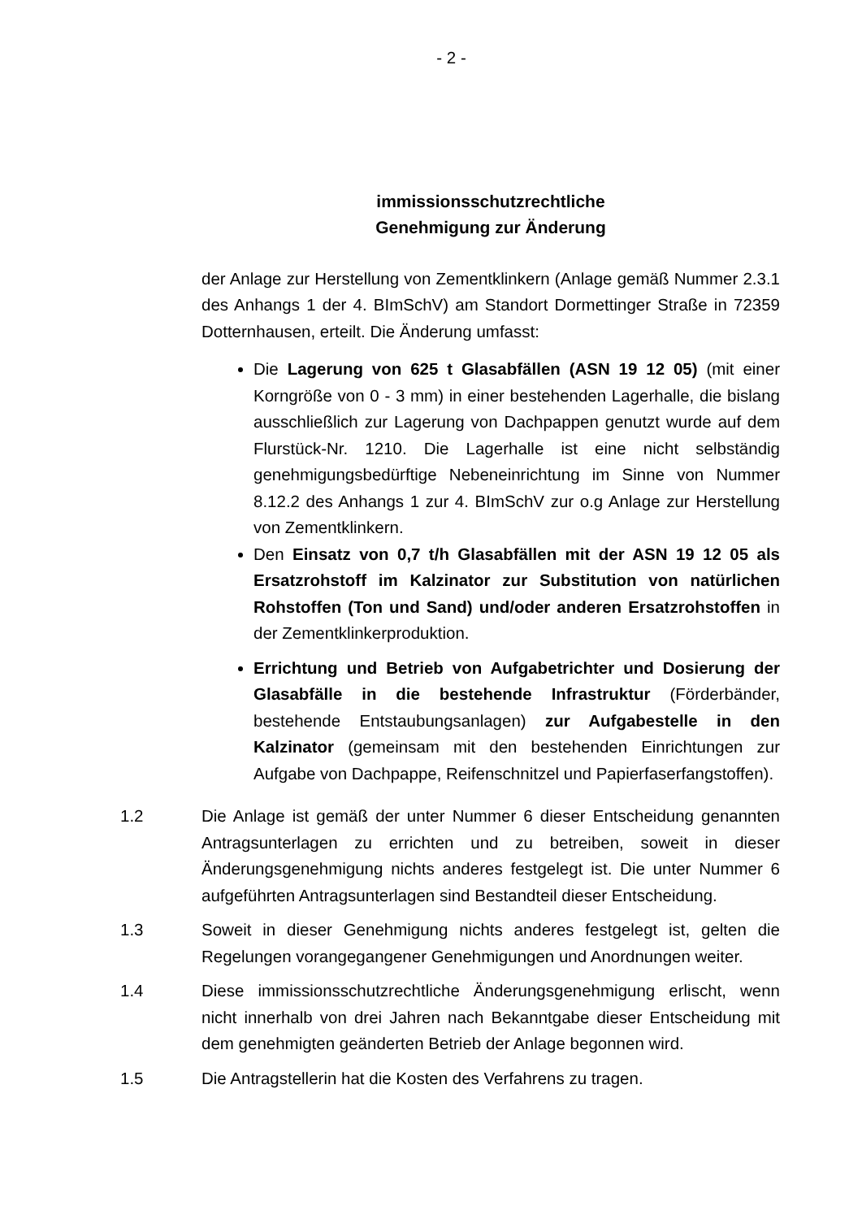- 2 -
immissionsschutzrechtliche
Genehmigung zur Änderung
der Anlage zur Herstellung von Zementklinkern (Anlage gemäß Nummer 2.3.1 des Anhangs 1 der 4. BImSchV) am Standort Dormettinger Straße in 72359 Dotternhausen, erteilt. Die Änderung umfasst:
Die Lagerung von 625 t Glasabfällen (ASN 19 12 05) (mit einer Korngröße von 0 - 3 mm) in einer bestehenden Lagerhalle, die bislang ausschließlich zur Lagerung von Dachpappen genutzt wurde auf dem Flurstück-Nr. 1210. Die Lagerhalle ist eine nicht selbständig genehmigungsbedürftige Nebeneinrichtung im Sinne von Nummer 8.12.2 des Anhangs 1 zur 4. BImSchV zur o.g Anlage zur Herstellung von Zementklinkern.
Den Einsatz von 0,7 t/h Glasabfällen mit der ASN 19 12 05 als Ersatzrohstoff im Kalzinator zur Substitution von natürlichen Rohstoffen (Ton und Sand) und/oder anderen Ersatzrohstoffen in der Zementklinkerproduktion.
Errichtung und Betrieb von Aufgabetrichter und Dosierung der Glasabfälle in die bestehende Infrastruktur (Förderbänder, bestehende Entstaubungsanlagen) zur Aufgabestelle in den Kalzinator (gemeinsam mit den bestehenden Einrichtungen zur Aufgabe von Dachpappe, Reifenschnitzel und Papierfaserfangstoffen).
1.2 Die Anlage ist gemäß der unter Nummer 6 dieser Entscheidung genannten Antragsunterlagen zu errichten und zu betreiben, soweit in dieser Änderungsgenehmigung nichts anderes festgelegt ist. Die unter Nummer 6 aufgeführten Antragsunterlagen sind Bestandteil dieser Entscheidung.
1.3 Soweit in dieser Genehmigung nichts anderes festgelegt ist, gelten die Regelungen vorangegangener Genehmigungen und Anordnungen weiter.
1.4 Diese immissionsschutzrechtliche Änderungsgenehmigung erlischt, wenn nicht innerhalb von drei Jahren nach Bekanntgabe dieser Entscheidung mit dem genehmigten geänderten Betrieb der Anlage begonnen wird.
1.5 Die Antragstellerin hat die Kosten des Verfahrens zu tragen.